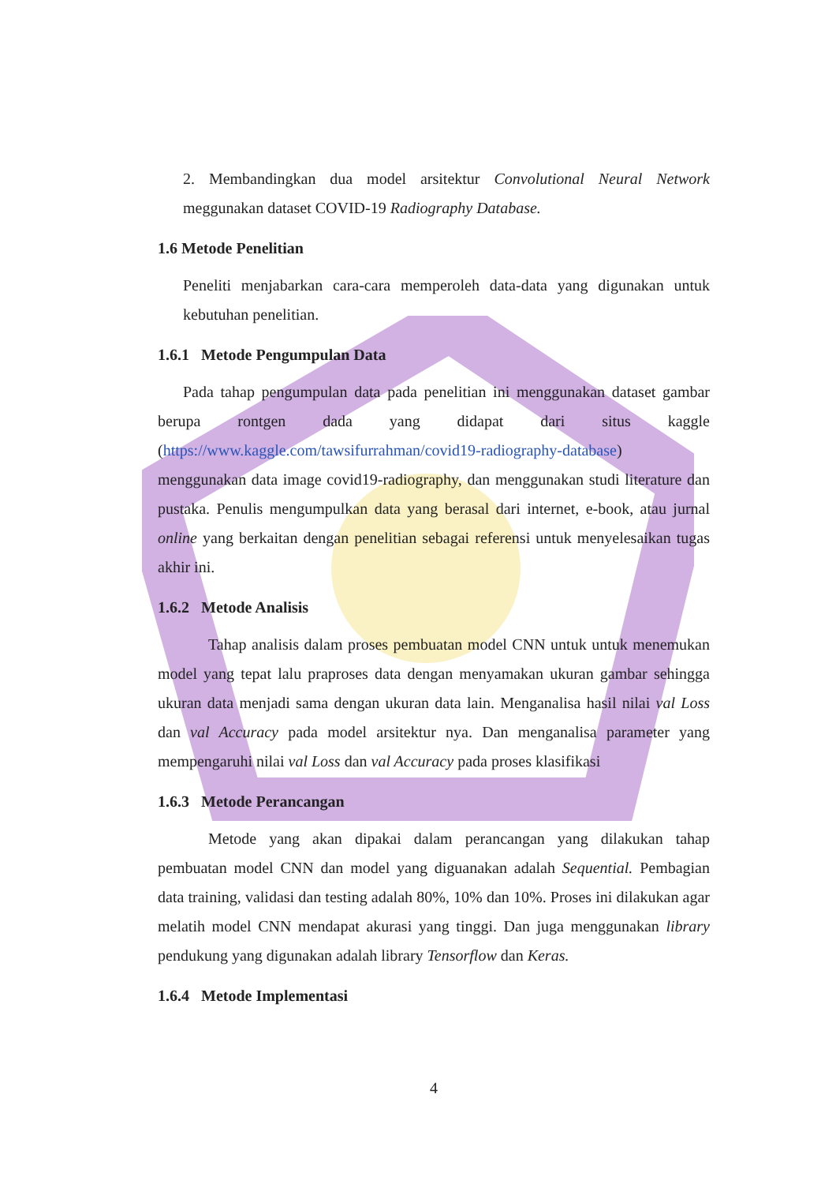2. Membandingkan dua model arsitektur Convolutional Neural Network meggunakan dataset COVID-19 Radiography Database.
1.6 Metode Penelitian
Peneliti menjabarkan cara-cara memperoleh data-data yang digunakan untuk kebutuhan penelitian.
1.6.1 Metode Pengumpulan Data
Pada tahap pengumpulan data pada penelitian ini menggunakan dataset gambar berupa rontgen dada yang didapat dari situs kaggle (https://www.kaggle.com/tawsifurrahman/covid19-radiography-database) menggunakan data image covid19-radiography, dan menggunakan studi literature dan pustaka. Penulis mengumpulkan data yang berasal dari internet, e-book, atau jurnal online yang berkaitan dengan penelitian sebagai referensi untuk menyelesaikan tugas akhir ini.
1.6.2 Metode Analisis
Tahap analisis dalam proses pembuatan model CNN untuk untuk menemukan model yang tepat lalu praproses data dengan menyamakan ukuran gambar sehingga ukuran data menjadi sama dengan ukuran data lain. Menganalisa hasil nilai val Loss dan val Accuracy pada model arsitektur nya. Dan menganalisa parameter yang mempengaruhi nilai val Loss dan val Accuracy pada proses klasifikasi
1.6.3 Metode Perancangan
Metode yang akan dipakai dalam perancangan yang dilakukan tahap pembuatan model CNN dan model yang diguanakan adalah Sequential. Pembagian data training, validasi dan testing adalah 80%, 10% dan 10%. Proses ini dilakukan agar melatih model CNN mendapat akurasi yang tinggi. Dan juga menggunakan library pendukung yang digunakan adalah library Tensorflow dan Keras.
1.6.4 Metode Implementasi
4